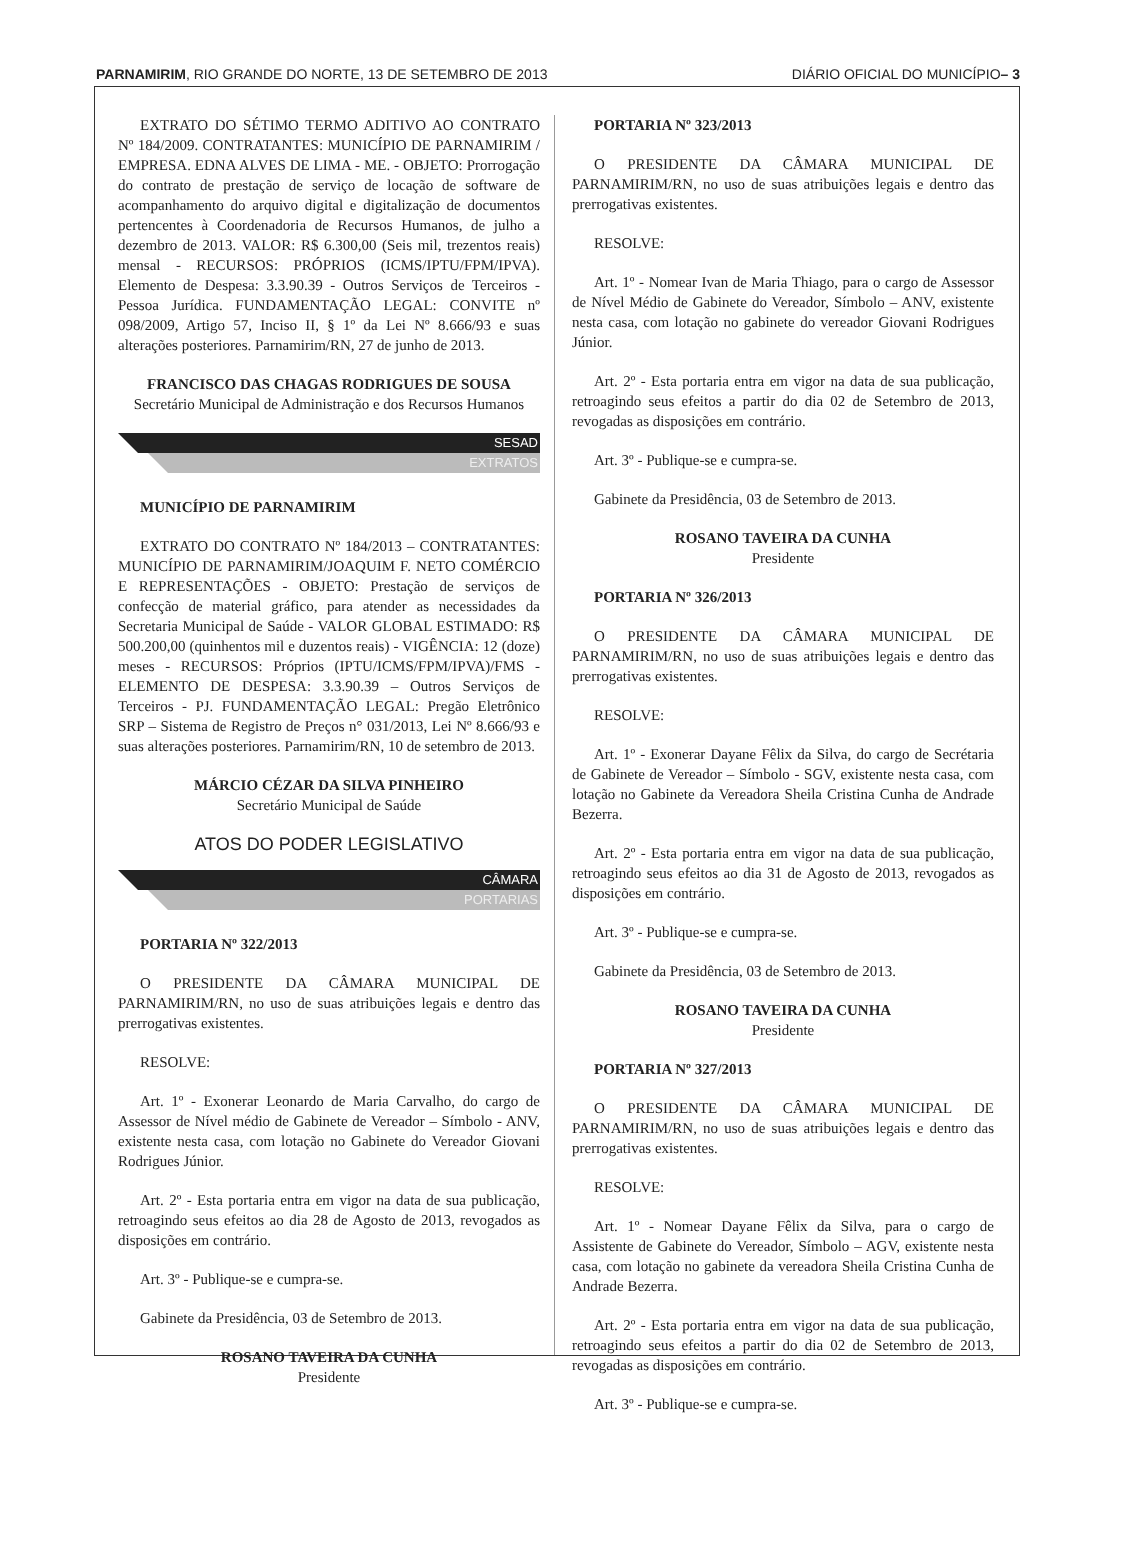PARNAMIRIM, RIO GRANDE DO NORTE, 13 DE SETEMBRO DE 2013 DIÁRIO OFICIAL DO MUNICÍPIO– 3
EXTRATO DO SÉTIMO TERMO ADITIVO AO CONTRATO Nº 184/2009. CONTRATANTES: MUNICÍPIO DE PARNAMIRIM / EMPRESA. EDNA ALVES DE LIMA - ME. - OBJETO: Prorrogação do contrato de prestação de serviço de locação de software de acompanhamento do arquivo digital e digitalização de documentos pertencentes à Coordenadoria de Recursos Humanos, de julho a dezembro de 2013. VALOR: R$ 6.300,00 (Seis mil, trezentos reais) mensal - RECURSOS: PRÓPRIOS (ICMS/IPTU/FPM/IPVA). Elemento de Despesa: 3.3.90.39 - Outros Serviços de Terceiros - Pessoa Jurídica. FUNDAMENTAÇÃO LEGAL: CONVITE nº 098/2009, Artigo 57, Inciso II, § 1º da Lei Nº 8.666/93 e suas alterações posteriores. Parnamirim/RN, 27 de junho de 2013.
FRANCISCO DAS CHAGAS RODRIGUES DE SOUSA
Secretário Municipal de Administração e dos Recursos Humanos
SESAD
EXTRATOS
MUNICÍPIO DE PARNAMIRIM
EXTRATO DO CONTRATO Nº 184/2013 – CONTRATANTES: MUNICÍPIO DE PARNAMIRIM/JOAQUIM F. NETO COMÉRCIO E REPRESENTAÇÕES - OBJETO: Prestação de serviços de confecção de material gráfico, para atender as necessidades da Secretaria Municipal de Saúde - VALOR GLOBAL ESTIMADO: R$ 500.200,00 (quinhentos mil e duzentos reais) - VIGÊNCIA: 12 (doze) meses - RECURSOS: Próprios (IPTU/ICMS/FPM/IPVA)/FMS - ELEMENTO DE DESPESA: 3.3.90.39 – Outros Serviços de Terceiros - PJ. FUNDAMENTAÇÃO LEGAL: Pregão Eletrônico SRP – Sistema de Registro de Preços n° 031/2013, Lei Nº 8.666/93 e suas alterações posteriores. Parnamirim/RN, 10 de setembro de 2013.
MÁRCIO CÉZAR DA SILVA PINHEIRO
Secretário Municipal de Saúde
ATOS DO PODER LEGISLATIVO
CÂMARA
PORTARIAS
PORTARIA Nº 322/2013
O PRESIDENTE DA CÂMARA MUNICIPAL DE PARNAMIRIM/RN, no uso de suas atribuições legais e dentro das prerrogativas existentes.
RESOLVE:
Art. 1º - Exonerar Leonardo de Maria Carvalho, do cargo de Assessor de Nível médio de Gabinete de Vereador – Símbolo - ANV, existente nesta casa, com lotação no Gabinete do Vereador Giovani Rodrigues Júnior.
Art. 2º - Esta portaria entra em vigor na data de sua publicação, retroagindo seus efeitos ao dia 28 de Agosto de 2013, revogados as disposições em contrário.
Art. 3º - Publique-se e cumpra-se.
Gabinete da Presidência, 03 de Setembro de 2013.
ROSANO TAVEIRA DA CUNHA
Presidente
PORTARIA Nº 323/2013
O PRESIDENTE DA CÂMARA MUNICIPAL DE PARNAMIRIM/RN, no uso de suas atribuições legais e dentro das prerrogativas existentes.
RESOLVE:
Art. 1º - Nomear Ivan de Maria Thiago, para o cargo de Assessor de Nível Médio de Gabinete do Vereador, Símbolo – ANV, existente nesta casa, com lotação no gabinete do vereador Giovani Rodrigues Júnior.
Art. 2º - Esta portaria entra em vigor na data de sua publicação, retroagindo seus efeitos a partir do dia 02 de Setembro de 2013, revogadas as disposições em contrário.
Art. 3º - Publique-se e cumpra-se.
Gabinete da Presidência, 03 de Setembro de 2013.
ROSANO TAVEIRA DA CUNHA
Presidente
PORTARIA Nº 326/2013
O PRESIDENTE DA CÂMARA MUNICIPAL DE PARNAMIRIM/RN, no uso de suas atribuições legais e dentro das prerrogativas existentes.
RESOLVE:
Art. 1º - Exonerar Dayane Fêlix da Silva, do cargo de Secrétaria de Gabinete de Vereador – Símbolo - SGV, existente nesta casa, com lotação no Gabinete da Vereadora Sheila Cristina Cunha de Andrade Bezerra.
Art. 2º - Esta portaria entra em vigor na data de sua publicação, retroagindo seus efeitos ao dia 31 de Agosto de 2013, revogados as disposições em contrário.
Art. 3º - Publique-se e cumpra-se.
Gabinete da Presidência, 03 de Setembro de 2013.
ROSANO TAVEIRA DA CUNHA
Presidente
PORTARIA Nº 327/2013
O PRESIDENTE DA CÂMARA MUNICIPAL DE PARNAMIRIM/RN, no uso de suas atribuições legais e dentro das prerrogativas existentes.
RESOLVE:
Art. 1º - Nomear Dayane Fêlix da Silva, para o cargo de Assistente de Gabinete do Vereador, Símbolo – AGV, existente nesta casa, com lotação no gabinete da vereadora Sheila Cristina Cunha de Andrade Bezerra.
Art. 2º - Esta portaria entra em vigor na data de sua publicação, retroagindo seus efeitos a partir do dia 02 de Setembro de 2013, revogadas as disposições em contrário.
Art. 3º - Publique-se e cumpra-se.